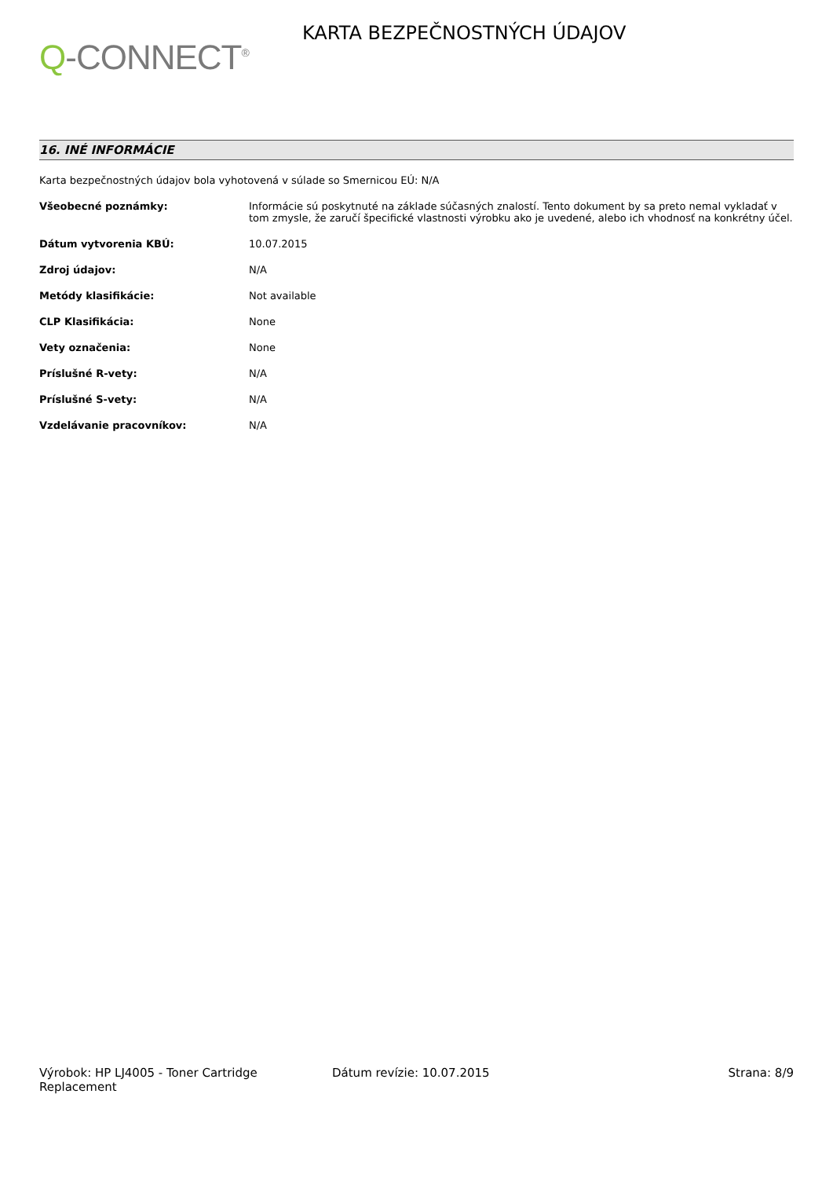Q-CONNECT<sup>®</sup>
KARTA BEZPEČNOSTNÝCH ÚDAJOV
16. INÉ INFORMÁCIE
Karta bezpečnostných údajov bola vyhotovená v súlade so Smernicou EÚ: N/A
| Všeobecné poznámky: | Informácie sú poskytnuté na základe súčasných znalostí. Tento dokument by sa preto nemal vykladať v tom zmysle, že zaručí špecifické vlastnosti výrobku ako je uvedené, alebo ich vhodnosť na konkrétny účel. |
| Dátum vytvorenia KBÚ: | 10.07.2015 |
| Zdroj údajov: | N/A |
| Metódy klasifikácie: | Not available |
| CLP Klasifikácia: | None |
| Vety označenia: | None |
| Príslušné R-vety: | N/A |
| Príslušné S-vety: | N/A |
| Vzdelávanie pracovníkov: | N/A |
Výrobok: HP LJ4005 - Toner Cartridge Replacement
Dátum revízie: 10.07.2015 Strana: 8/9